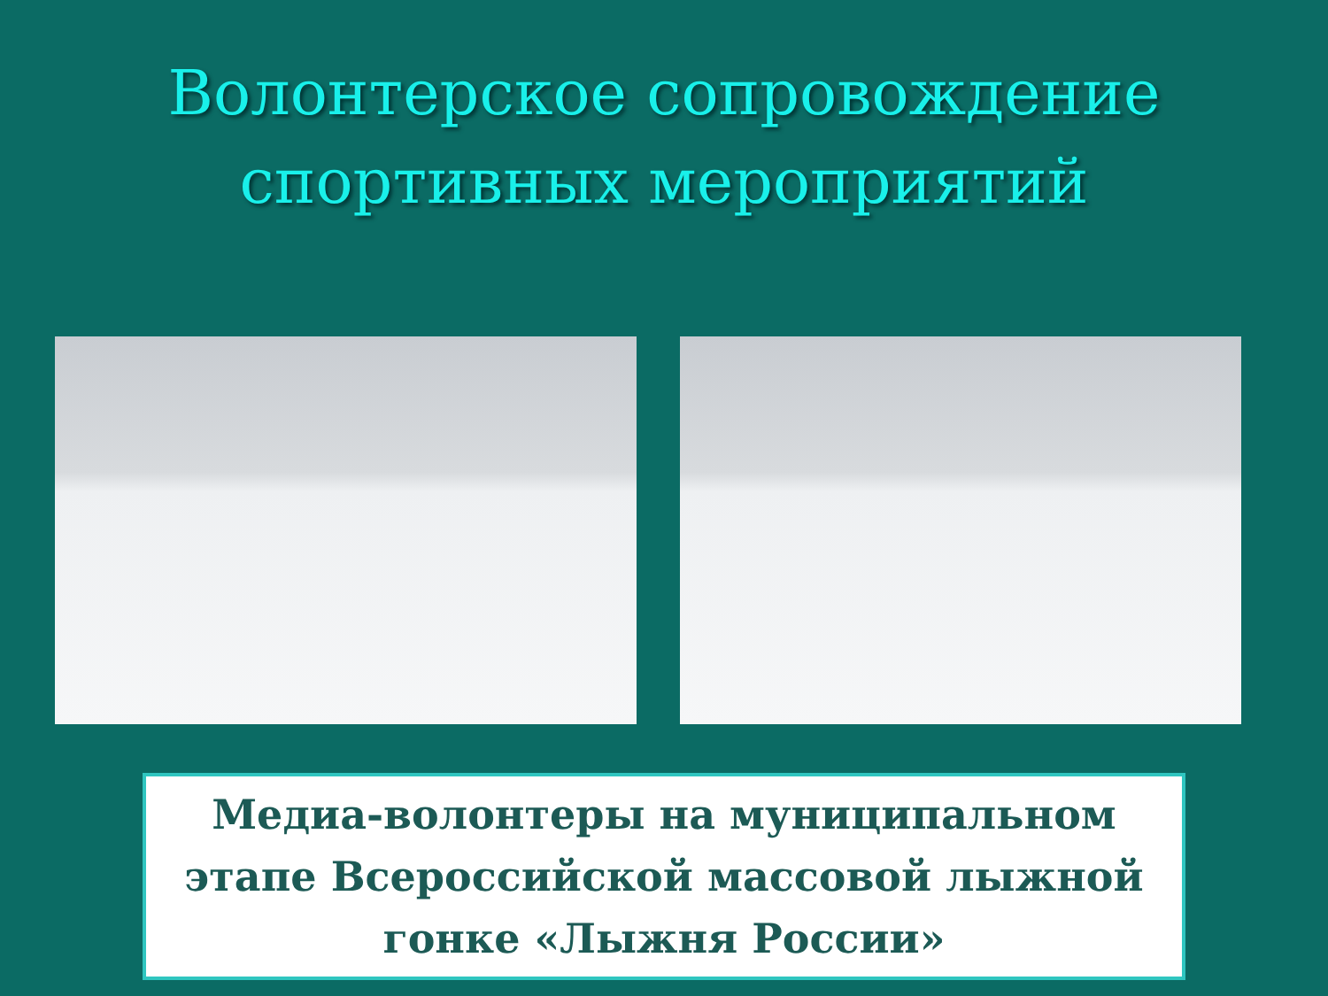Волонтерское сопровождение
спортивных мероприятий
Медиа-волонтеры на муниципальном этапе Всероссийской массовой лыжной гонке «Лыжня России»